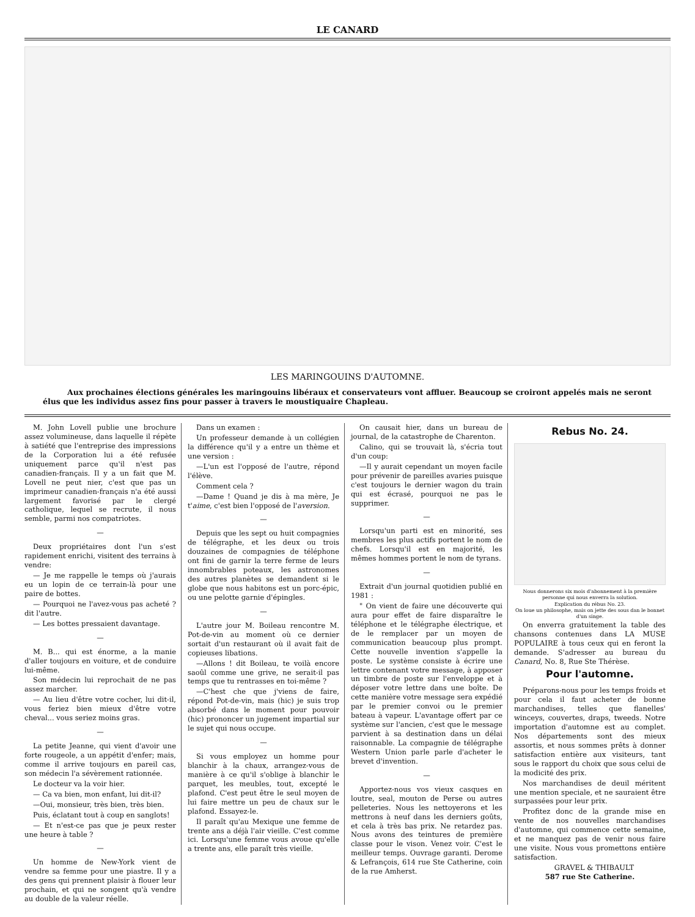LE CANARD
LES MARINGOUINS D'AUTOMNE.
Aux prochaines élections générales les maringouins libéraux et conservateurs vont affluer. Beaucoup se croiront appelés mais ne seront élus que les individus assez fins pour passer à travers le moustiquaire Chapleau.
M. John Lovell publie une brochure assez volumineuse, dans laquelle il répète à satiété que l'entreprise des impressions de la Corporation lui a été refusée uniquement parce qu'il n'est pas canadien-français. Il y a un fait que M. Lovell ne peut nier, c'est que pas un imprimeur canadien-français n'a été aussi largement favorisé par le clergé catholique, lequel se recrute, il nous semble, parmi nos compatriotes.
—
Deux propriétaires dont l'un s'est rapidement enrichi, visitent des terrains à vendre:
— Je me rappelle le temps où j'aurais eu un lopin de ce terrain-là pour une paire de bottes.
— Pourquoi ne l'avez-vous pas acheté ? dit l'autre.
— Les bottes pressaient davantage.
—
M. B... qui est énorme, a la manie d'aller toujours en voiture, et de conduire lui-même.
Son médecin lui reprochait de ne pas assez marcher.
— Au lieu d'être votre cocher, lui dit-il, vous feriez bien mieux d'être votre cheval... vous seriez moins gras.
—
La petite Jeanne, qui vient d'avoir une forte rougeole, a un appétit d'enfer; mais, comme il arrive toujours en pareil cas, son médecin l'a sévèrement rationnée.
Le docteur va la voir hier.
— Ca va bien, mon enfant, lui dit-il?
—Oui, monsieur, très bien, très bien.
Puis, éclatant tout à coup en sanglots!
— Et n'est-ce pas que je peux rester une heure à table ?
—
Un homme de New-York vient de vendre sa femme pour une piastre. Il y a des gens qui prennent plaisir à flouer leur prochain, et qui ne songent qu'à vendre au double de la valeur réelle.
Dans un examen :
Un professeur demande à un collégien la différence qu'il y a entre un thème et une version :
—L'un est l'opposé de l'autre, répond l'élève.
Comment cela ?
—Dame ! Quand je dis à ma mère, Je t'aime, c'est bien l'opposé de l'aversion.
—
Depuis que les sept ou huit compagnies de télégraphe, et les deux ou trois douzaines de compagnies de téléphone ont fini de garnir la terre ferme de leurs innombrables poteaux, les astronomes des autres planètes se demandent si le globe que nous habitons est un porc-épic, ou une pelotte garnie d'épingles.
—
L'autre jour M. Boileau rencontre M. Pot-de-vin au moment où ce dernier sortait d'un restaurant où il avait fait de copieuses libations.
—Allons ! dit Boileau, te voilà encore saoûl comme une grive, ne serait-il pas temps que tu rentrasses en toi-même ?
—C'hest che que j'viens de faire, répond Pot-de-vin, mais (hic) je suis trop absorbé dans le moment pour pouvoir (hic) prononcer un jugement impartial sur le sujet qui nous occupe.
—
Si vous employez un homme pour blanchir à la chaux, arrangez-vous de manière à ce qu'il s'oblige à blanchir le parquet, les meubles, tout, excepté le plafond. C'est peut être le seul moyen de lui faire mettre un peu de chaux sur le plafond. Essayez-le.
Il paraît qu'au Mexique une femme de trente ans a déjà l'air vieille. C'est comme ici. Lorsqu'une femme vous avoue qu'elle a trente ans, elle paraît très vieille.
On causait hier, dans un bureau de journal, de la catastrophe de Charenton.
Calino, qui se trouvait là, s'écria tout d'un coup:
—Il y aurait cependant un moyen facile pour prévenir de pareilles avaries puisque c'est toujours le dernier wagon du train qui est écrasé, pourquoi ne pas le supprimer.
—
Lorsqu'un parti est en minorité, ses membres les plus actifs portent le nom de chefs. Lorsqu'il est en majorité, les mêmes hommes portent le nom de tyrans.
—
Extrait d'un journal quotidien publié en 1981 :
" On vient de faire une découverte qui aura pour effet de faire disparaître le téléphone et le télégraphe électrique, et de le remplacer par un moyen de communication beaucoup plus prompt. Cette nouvelle invention s'appelle la poste. Le système consiste à écrire une lettre contenant votre message, à apposer un timbre de poste sur l'enveloppe et à déposer votre lettre dans une boîte. De cette manière votre message sera expédié par le premier convoi ou le premier bateau à vapeur. L'avantage offert par ce système sur l'ancien, c'est que le message parvient à sa destination dans un délai raisonnable. La compagnie de télégraphe Western Union parle parle d'acheter le brevet d'invention.
—
Apportez-nous vos vieux casques en loutre, seal, mouton de Perse ou autres pelleteries. Nous les nettoyerons et les mettrons à neuf dans les derniers goûts, et cela à très bas prix. Ne retardez pas. Nous avons des teintures de première classe pour le vison. Venez voir. C'est le meilleur temps. Ouvrage garanti. Derome & Lefrançois, 614 rue Ste Catherine, coin de la rue Amherst.
Rebus No. 24.
Nous donnerons six mois d'abonnement à la première personne qui nous enverra la solution.
Explication du rébus No. 23.
On loue un philosophe, mais on jette des sous dan le bonnet d'un singe.
On enverra gratuitement la table des chansons contenues dans LA MUSE POPULAIRE à tous ceux qui en feront la demande. S'adresser au bureau du Canard, No. 8, Rue Ste Thérèse.
Pour l'automne.
Préparons-nous pour les temps froids et pour cela il faut acheter de bonne marchandises, telles que flanelles' winceys, couvertes, draps, tweeds. Notre importation d'automne est au complet. Nos départements sont des mieux assortis, et nous sommes prêts à donner satisfaction entière aux visiteurs, tant sous le rapport du choix que sous celui de la modicité des prix.
Nos marchandises de deuil méritent une mention speciale, et ne sauraient être surpassées pour leur prix.
Profitez donc de la grande mise en vente de nos nouvelles marchandises d'automne, qui commence cette semaine, et ne manquez pas de venir nous faire une visite. Nous vous promettons entière satisfaction.
GRAVEL & THIBAULT
587 rue Ste Catherine.